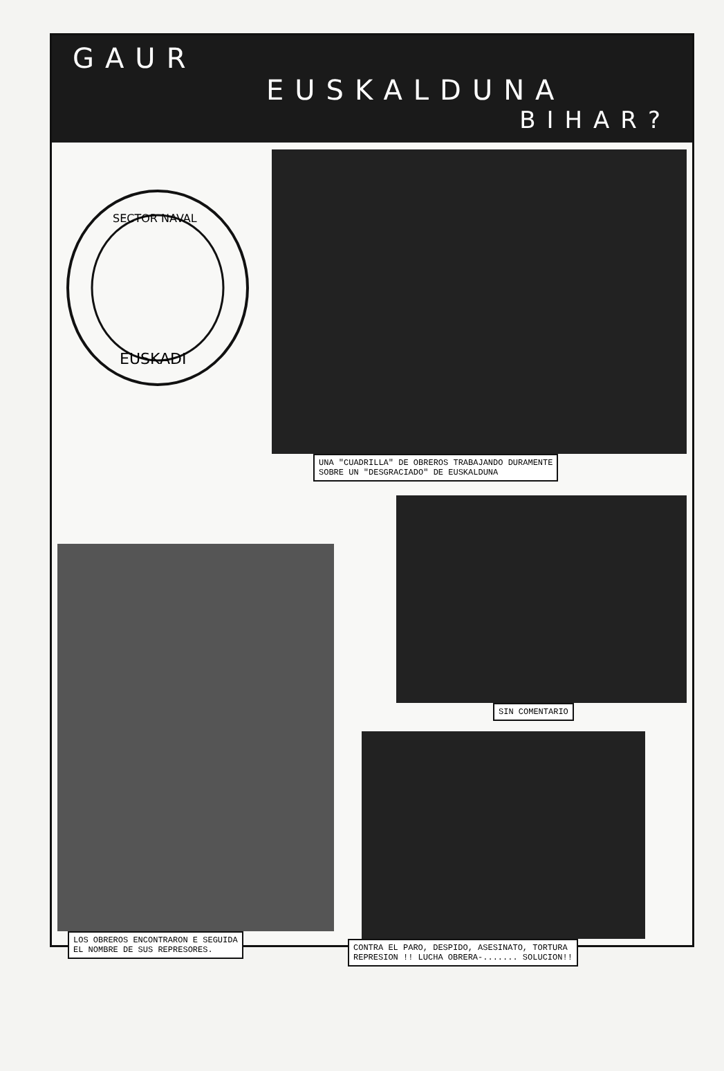GAUR
EUSKALDUNA
BIHAR?
SECTOR NAVAL
EUSKADI
UNA "CUADRILLA" DE OBREROS TRABAJANDO DURAMENTE
SOBRE UN "DESGRACIADO" DE EUSKALDUNA
LOS OBREROS ENCONTRARON E SEGUIDA
EL NOMBRE DE SUS REPRESORES.
SIN COMENTARIO
CONTRA EL PARO, DESPIDO, ASESINATO, TORTURA
REPRESION !! LUCHA OBRERA-....... SOLUCION!!